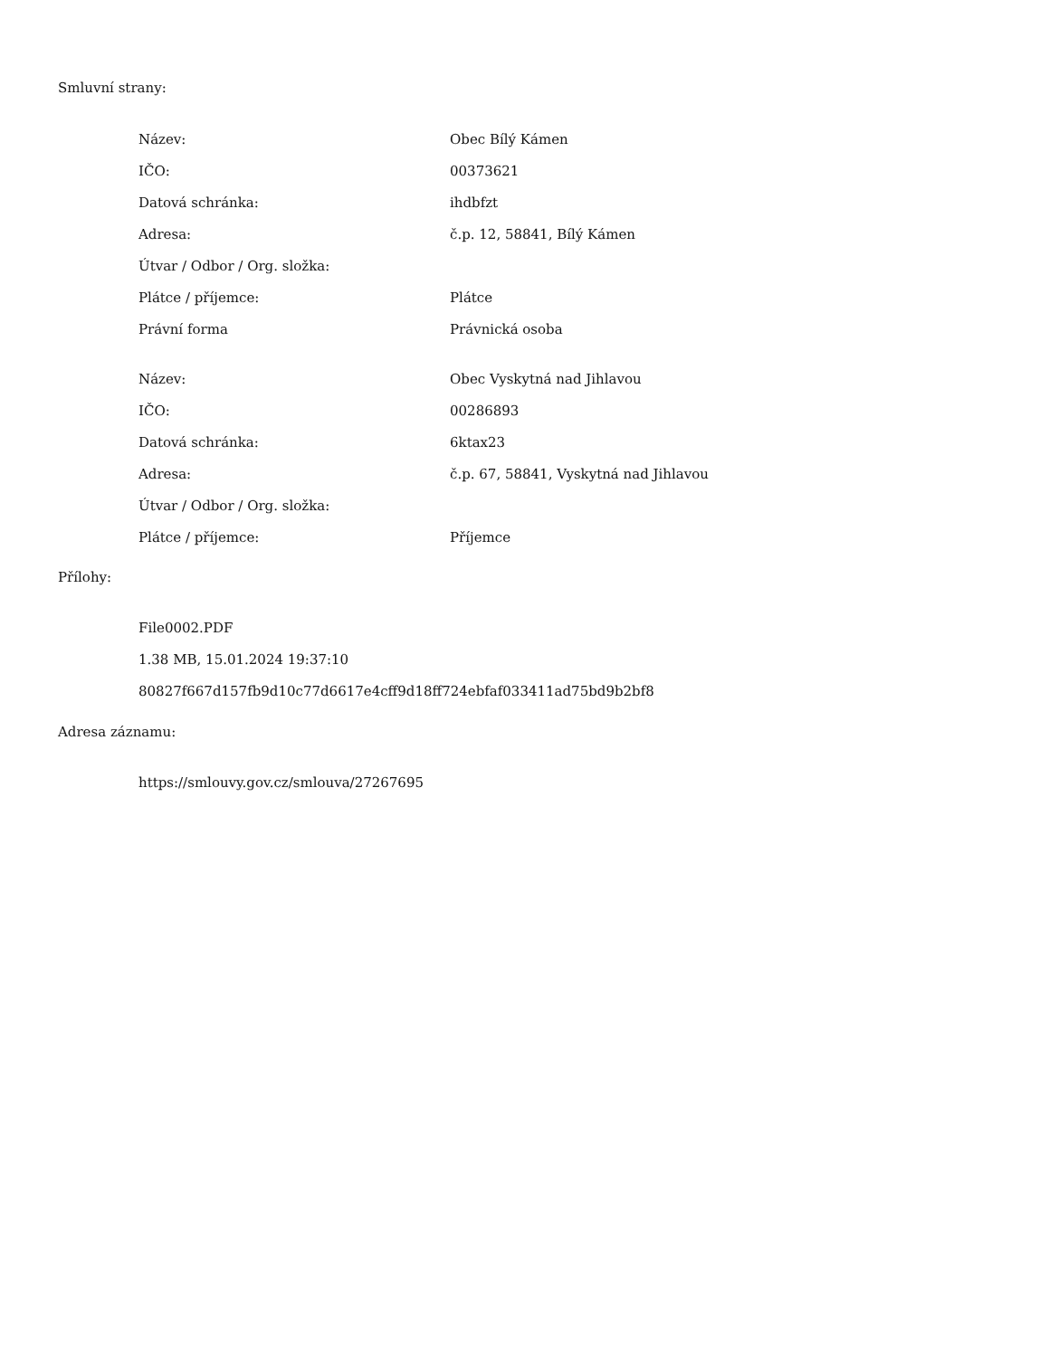Smluvní strany:
| Název: | Obec Bílý Kámen |
| IČO: | 00373621 |
| Datová schránka: | ihdbfzt |
| Adresa: | č.p. 12, 58841, Bílý Kámen |
| Útvar / Odbor / Org. složka: | |
| Plátce / příjemce: | Plátce |
| Právní forma | Právnická osoba |
| Název: | Obec Vyskytná nad Jihlavou |
| IČO: | 00286893 |
| Datová schránka: | 6ktax23 |
| Adresa: | č.p. 67, 58841, Vyskytná nad Jihlavou |
| Útvar / Odbor / Org. složka: | |
| Plátce / příjemce: | Příjemce |
Přílohy:
File0002.PDF
1.38 MB, 15.01.2024 19:37:10
80827f667d157fb9d10c77d6617e4cff9d18ff724ebfaf033411ad75bd9b2bf8
Adresa záznamu:
https://smlouvy.gov.cz/smlouva/27267695